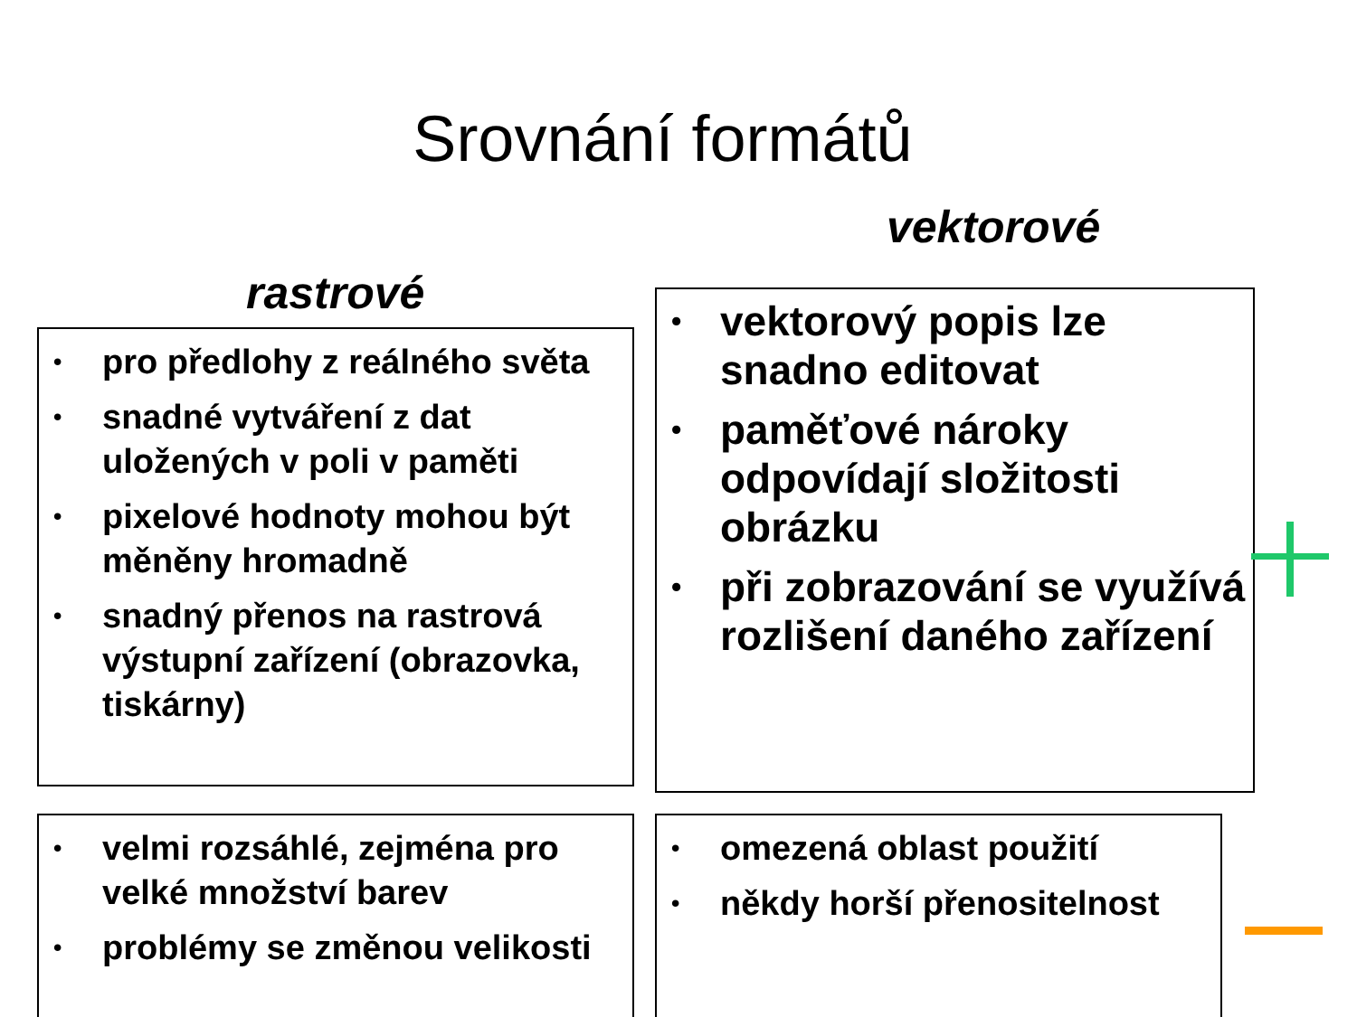Srovnání formátů
vektorové
rastrové
• pro předlohy z reálného světa
• snadné vytváření z dat uložených v poli v paměti
• pixelové hodnoty mohou být měněny hromadně
• snadný přenos na rastrová výstupní zařízení (obrazovka, tiskárny)
• vektorový popis lze snadno editovat
• paměťové nároky odpovídají složitosti obrázku
• při zobrazování se využívá rozlišení daného zařízení
• velmi rozsáhlé, zejména pro velké množství barev
• problémy se změnou velikosti
• omezená oblast použití
• někdy horší přenositelnost